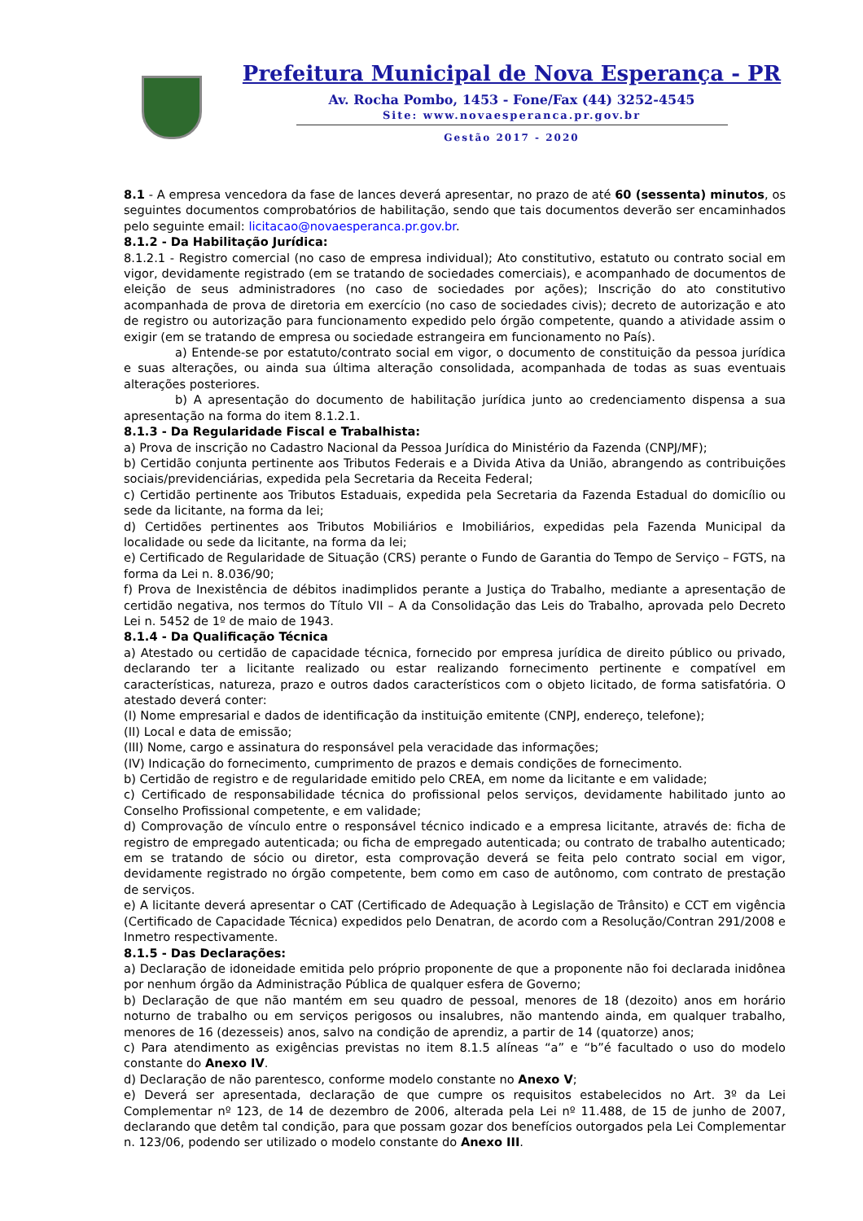Prefeitura Municipal de Nova Esperança - PR
Av. Rocha Pombo, 1453 - Fone/Fax (44) 3252-4545
Site: www.novaesperanca.pr.gov.br
Gestão 2017 - 2020
8.1 - A empresa vencedora da fase de lances deverá apresentar, no prazo de até 60 (sessenta) minutos, os seguintes documentos comprobatórios de habilitação, sendo que tais documentos deverão ser encaminhados pelo seguinte email: licitacao@novaesperanca.pr.gov.br.
8.1.2 - Da Habilitação Jurídica:
8.1.2.1 - Registro comercial (no caso de empresa individual); Ato constitutivo, estatuto ou contrato social em vigor, devidamente registrado (em se tratando de sociedades comerciais), e acompanhado de documentos de eleição de seus administradores (no caso de sociedades por ações); Inscrição do ato constitutivo acompanhada de prova de diretoria em exercício (no caso de sociedades civis); decreto de autorização e ato de registro ou autorização para funcionamento expedido pelo órgão competente, quando a atividade assim o exigir (em se tratando de empresa ou sociedade estrangeira em funcionamento no País).
a) Entende-se por estatuto/contrato social em vigor, o documento de constituição da pessoa jurídica e suas alterações, ou ainda sua última alteração consolidada, acompanhada de todas as suas eventuais alterações posteriores.
b) A apresentação do documento de habilitação jurídica junto ao credenciamento dispensa a sua apresentação na forma do item 8.1.2.1.
8.1.3 - Da Regularidade Fiscal e Trabalhista:
a) Prova de inscrição no Cadastro Nacional da Pessoa Jurídica do Ministério da Fazenda (CNPJ/MF);
b) Certidão conjunta pertinente aos Tributos Federais e a Divida Ativa da União, abrangendo as contribuições sociais/previdenciárias, expedida pela Secretaria da Receita Federal;
c) Certidão pertinente aos Tributos Estaduais, expedida pela Secretaria da Fazenda Estadual do domicílio ou sede da licitante, na forma da lei;
d) Certidões pertinentes aos Tributos Mobiliários e Imobiliários, expedidas pela Fazenda Municipal da localidade ou sede da licitante, na forma da lei;
e) Certificado de Regularidade de Situação (CRS) perante o Fundo de Garantia do Tempo de Serviço – FGTS, na forma da Lei n. 8.036/90;
f) Prova de Inexistência de débitos inadimplidos perante a Justiça do Trabalho, mediante a apresentação de certidão negativa, nos termos do Título VII – A da Consolidação das Leis do Trabalho, aprovada pelo Decreto Lei n. 5452 de 1º de maio de 1943.
8.1.4 - Da Qualificação Técnica
a) Atestado ou certidão de capacidade técnica, fornecido por empresa jurídica de direito público ou privado, declarando ter a licitante realizado ou estar realizando fornecimento pertinente e compatível em características, natureza, prazo e outros dados característicos com o objeto licitado, de forma satisfatória. O atestado deverá conter:
(I) Nome empresarial e dados de identificação da instituição emitente (CNPJ, endereço, telefone);
(II) Local e data de emissão;
(III) Nome, cargo e assinatura do responsável pela veracidade das informações;
(IV) Indicação do fornecimento, cumprimento de prazos e demais condições de fornecimento.
b) Certidão de registro e de regularidade emitido pelo CREA, em nome da licitante e em validade;
c) Certificado de responsabilidade técnica do profissional pelos serviços, devidamente habilitado junto ao Conselho Profissional competente, e em validade;
d) Comprovação de vínculo entre o responsável técnico indicado e a empresa licitante, através de: ficha de registro de empregado autenticada; ou ficha de empregado autenticada; ou contrato de trabalho autenticado; em se tratando de sócio ou diretor, esta comprovação deverá se feita pelo contrato social em vigor, devidamente registrado no órgão competente, bem como em caso de autônomo, com contrato de prestação de serviços.
e) A licitante deverá apresentar o CAT (Certificado de Adequação à Legislação de Trânsito) e CCT em vigência (Certificado de Capacidade Técnica) expedidos pelo Denatran, de acordo com a Resolução/Contran 291/2008 e Inmetro respectivamente.
8.1.5 - Das Declarações:
a) Declaração de idoneidade emitida pelo próprio proponente de que a proponente não foi declarada inidônea por nenhum órgão da Administração Pública de qualquer esfera de Governo;
b) Declaração de que não mantém em seu quadro de pessoal, menores de 18 (dezoito) anos em horário noturno de trabalho ou em serviços perigosos ou insalubres, não mantendo ainda, em qualquer trabalho, menores de 16 (dezesseis) anos, salvo na condição de aprendiz, a partir de 14 (quatorze) anos;
c) Para atendimento as exigências previstas no item 8.1.5 alíneas “a” e “b”é facultado o uso do modelo constante do Anexo IV.
d) Declaração de não parentesco, conforme modelo constante no Anexo V;
e) Deverá ser apresentada, declaração de que cumpre os requisitos estabelecidos no Art. 3º da Lei Complementar nº 123, de 14 de dezembro de 2006, alterada pela Lei nº 11.488, de 15 de junho de 2007, declarando que detêm tal condição, para que possam gozar dos benefícios outorgados pela Lei Complementar n. 123/06, podendo ser utilizado o modelo constante do Anexo III.